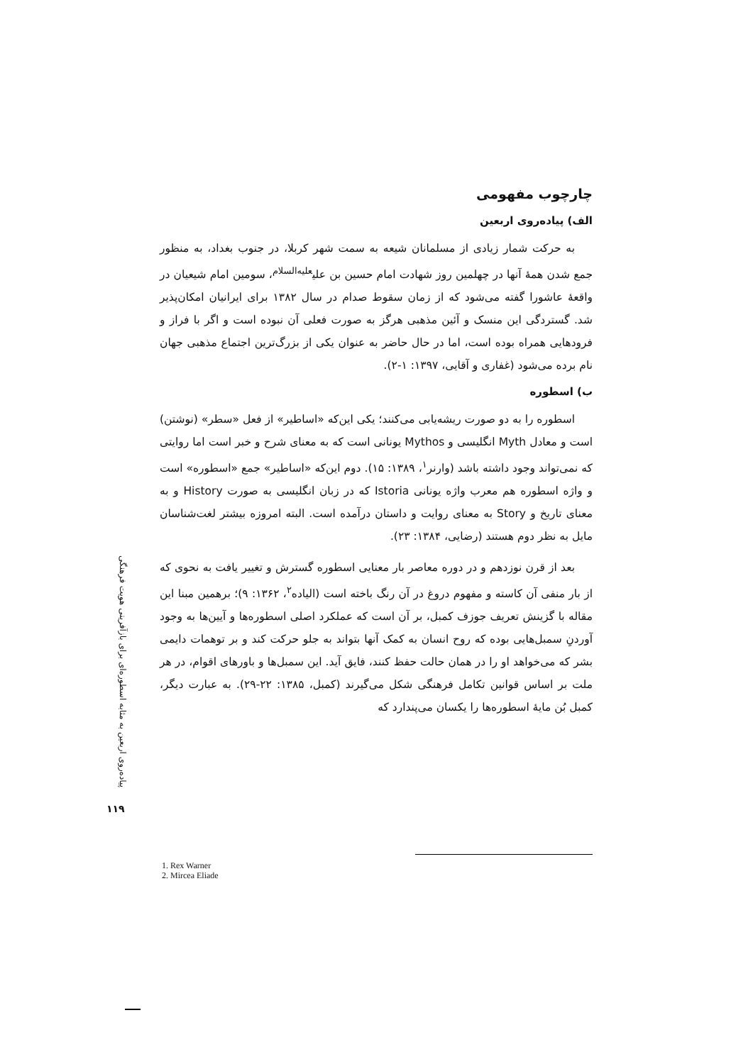چارچوب مفهومی
الف) پیاده‌روی اربعین
به حرکت شمار زیادی از مسلمانان شیعه به سمت شهر کربلا، در جنوب بغداد، به منظور جمع شدن همهٔ آنها در چهلمین روز شهادت امام حسین بن علی<sup>علیه‌السلام</sup>، سومین امام شیعیان در واقعهٔ عاشورا گفته می‌شود که از زمان سقوط صدام در سال ۱۳۸۲ برای ایرانیان امکان‌پذیر شد. گستردگی این منسک و آئین مذهبی هرگز به صورت فعلی آن نبوده است و اگر با فراز و فرودهایی همراه بوده است، اما در حال حاضر به عنوان یکی از بزرگ‌ترین اجتماع مذهبی جهان نام برده می‌شود (غفاری و آقایی، ۱۳۹۷: ۱-۲).
ب) اسطوره
اسطوره را به دو صورت ریشه‌یابی می‌کنند؛ یکی این‌که «اساطیر» از فعل «سطر» (نوشتن) است و معادل Myth انگلیسی و Mythos یونانی است که به معنای شرح و خبر است اما روایتی که نمی‌تواند وجود داشته باشد (وارنر<sup>۱</sup>، ۱۳۸۹: ۱۵). دوم این‌که «اساطیر» جمع «اسطوره» است و واژه اسطوره هم معرب واژه یونانی Istoria که در زبان انگلیسی به صورت History و به معنای تاریخ و Story به معنای روایت و داستان درآمده است. البته امروزه بیشتر لغت‌شناسان مایل به نظر دوم هستند (رضایی، ۱۳۸۴: ۲۳).
بعد از قرن نوزدهم و در دوره معاصر بار معنایی اسطوره گسترش و تغییر یافت به نحوی که از بار منفی آن کاسته و مفهوم دروغ در آن رنگ باخته است (الیاده<sup>۲</sup>، ۱۳۶۲: ۹)؛ برهمین مبنا این مقاله با گزینش تعریف جوزف کمبل، بر آن است که عملکرد اصلی اسطوره‌ها و آیین‌ها به وجود آوردنِ سمبل‌هایی بوده که روح انسان به کمک آنها بتواند به جلو حرکت کند و بر توهمات دایمی بشر که می‌خواهد او را در همان حالت حفظ کنند، فایق آید. این سمبل‌ها و باورهای اقوام، در هر ملت بر اساس قوانین تکامل فرهنگی شکل می‌گیرند (کمبل، ۱۳۸۵: ۲۲-۲۹). به عبارت دیگر، کمبل بُن مایهٔ اسطوره‌ها را یکسان می‌پندارد که
پیاده‌روی اربعین به مثابه اسطوره‌ای برای بازآفرینی هویت فرهنگی
۱۱۹
1. Rex Warner
2. Mircea Eliade